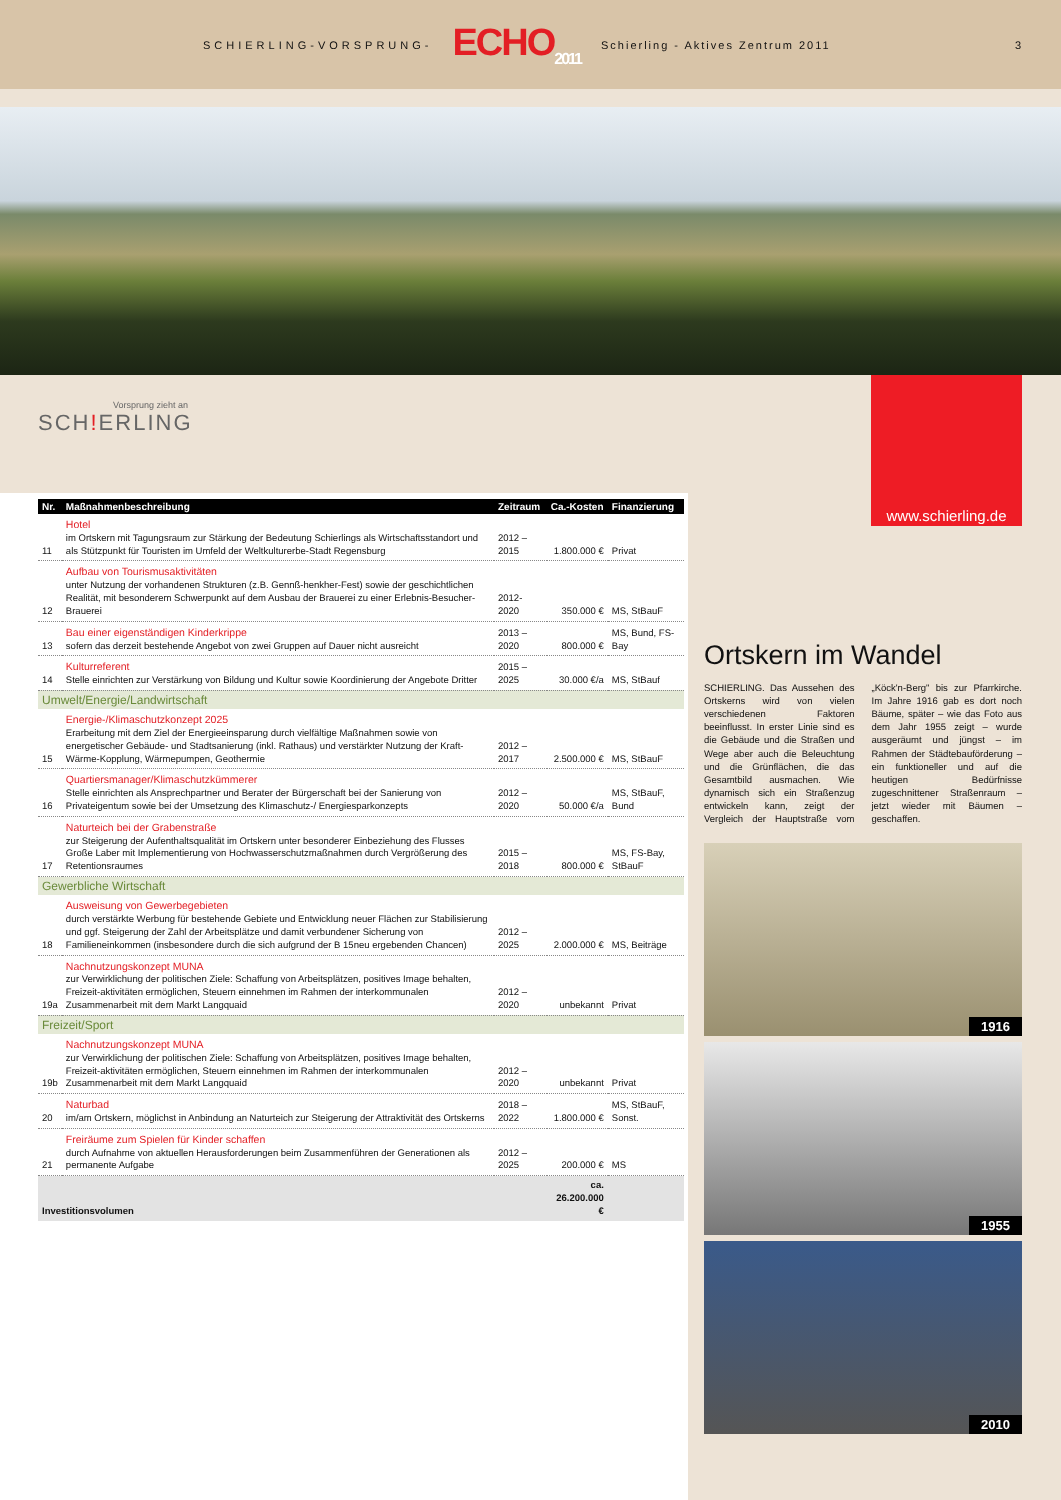SCHIERLING-VORSPRUNG- ECHO<sub>2011</sub> Schierling - Aktives Zentrum 2011 3
Vorsprung zieht an
SCH!ERLING
www.schierling.de
| Nr. | Maßnahmenbeschreibung | Zeitraum | Ca.-Kosten | Finanzierung |
| --- | --- | --- | --- | --- |
| 11 | Hotel im Ortskern mit Tagungsraum zur Stärkung der Bedeutung Schierlings als Wirtschaftsstandort und als Stützpunkt für Touristen im Umfeld der Weltkulturerbe-Stadt Regensburg | 2012 – 2015 | 1.800.000 € | Privat |
| 12 | Aufbau von Tourismusaktivitäten unter Nutzung der vorhandenen Strukturen (z.B. Gennß-henkher-Fest) sowie der geschichtlichen Realität, mit besonderem Schwerpunkt auf dem Ausbau der Brauerei zu einer Erlebnis-Besucher-Brauerei | 2012- 2020 | 350.000 € | MS, StBauF |
| 13 | Bau einer eigenständigen Kinderkrippe sofern das derzeit bestehende Angebot von zwei Gruppen auf Dauer nicht ausreicht | 2013 – 2020 | 800.000 € | MS, Bund, FS-Bay |
| 14 | Kulturreferent Stelle einrichten zur Verstärkung von Bildung und Kultur sowie Koordinierung der Angebote Dritter | 2015 – 2025 | 30.000 €/a | MS, StBauf |
| Umwelt/Energie/Landwirtschaft | | | | |
| 15 | Energie-/Klimaschutzkonzept 2025 Erarbeitung mit dem Ziel der Energieeinsparung durch vielfältige Maßnahmen sowie von energetischer Gebäude- und Stadtsanierung (inkl. Rathaus) und verstärkter Nutzung der Kraft-Wärme-Kopplung, Wärmepumpen, Geothermie | 2012 – 2017 | 2.500.000 € | MS, StBauF |
| 16 | Quartiersmanager/Klimaschutzkümmerer Stelle einrichten als Ansprechpartner und Berater der Bürgerschaft bei der Sanierung von Privateigentum sowie bei der Umsetzung des Klimaschutz-/ Energiesparkonzepts | 2012 – 2020 | 50.000 €/a | MS, StBauF, Bund |
| 17 | Naturteich bei der Grabenstraße zur Steigerung der Aufenthaltsqualität im Ortskern unter besonderer Einbeziehung des Flusses Große Laber mit Implementierung von Hochwasserschutzmaßnahmen durch Vergrößerung des Retentionsraumes | 2015 – 2018 | 800.000 € | MS, FS-Bay, StBauF |
| Gewerbliche Wirtschaft | | | | |
| 18 | Ausweisung von Gewerbegebieten durch verstärkte Werbung für bestehende Gebiete und Entwicklung neuer Flächen zur Stabilisierung und ggf. Steigerung der Zahl der Arbeitsplätze und damit verbundener Sicherung von Familieneinkommen (insbesondere durch die sich aufgrund der B 15neu ergebenden Chancen) | 2012 – 2025 | 2.000.000 € | MS, Beiträge |
| 19a | Nachnutzungskonzept MUNA zur Verwirklichung der politischen Ziele: Schaffung von Arbeitsplätzen, positives Image behalten, Freizeit-aktivitäten ermöglichen, Steuern einnehmen im Rahmen der interkommunalen Zusammenarbeit mit dem Markt Langquaid | 2012 – 2020 | unbekannt | Privat |
| Freizeit/Sport | | | | |
| 19b | Nachnutzungskonzept MUNA zur Verwirklichung der politischen Ziele: Schaffung von Arbeitsplätzen, positives Image behalten, Freizeit-aktivitäten ermöglichen, Steuern einnehmen im Rahmen der interkommunalen Zusammenarbeit mit dem Markt Langquaid | 2012 – 2020 | unbekannt | Privat |
| 20 | Naturbad im/am Ortskern, möglichst in Anbindung an Naturteich zur Steigerung der Attraktivität des Ortskerns | 2018 – 2022 | 1.800.000 € | MS, StBauF, Sonst. |
| 21 | Freiräume zum Spielen für Kinder schaffen durch Aufnahme von aktuellen Herausforderungen beim Zusammenführen der Generationen als permanente Aufgabe | 2012 – 2025 | 200.000 € | MS |
| Investitionsvolumen | | | ca. 26.200.000 € | |
Ortskern im Wandel
SCHIERLING. Das Aussehen des Ortskerns wird von vielen verschiedenen Faktoren beeinflusst. In erster Linie sind es die Gebäude und die Straßen und Wege aber auch die Beleuchtung und die Grünflächen, die das Gesamtbild ausmachen. Wie dynamisch sich ein Straßenzug entwickeln kann, zeigt der Vergleich der Hauptstraße vom „Köck'n-Berg" bis zur Pfarrkirche. Im Jahre 1916 gab es dort noch Bäume, später – wie das Foto aus dem Jahr 1955 zeigt – wurde ausgeräumt und jüngst – im Rahmen der Städtebauförderung – ein funktioneller und auf die heutigen Bedürfnisse zugeschnittener Straßenraum – jetzt wieder mit Bäumen – geschaffen.
1916
1955
2010